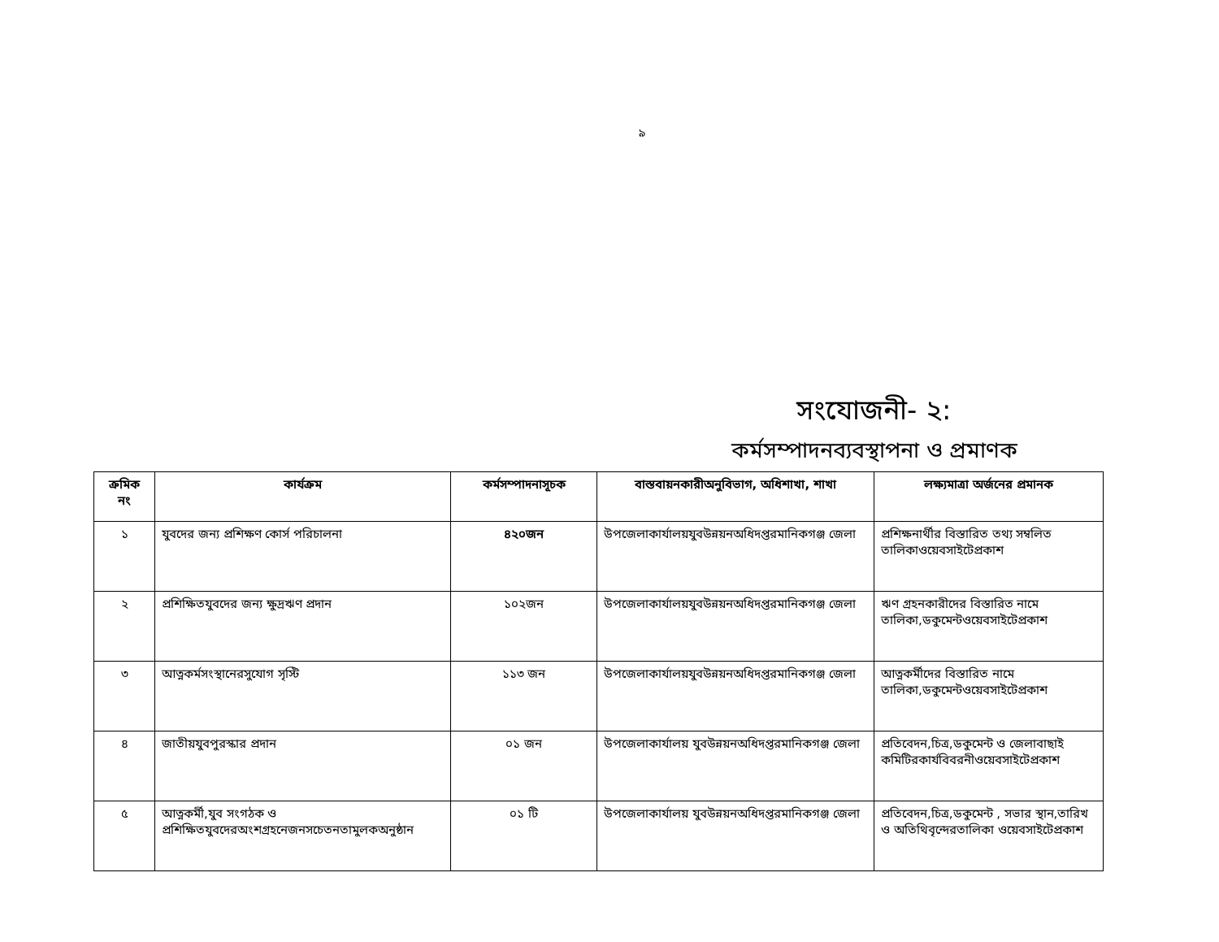৯
সংযোজনী- ২:
কর্মসম্পাদনব্যবস্থাপনা ও প্রমাণক
| ক্রমিক নং | কার্যক্রম | কর্মসম্পাদনাসূচক | বাস্তবায়নকারীঅনুবিভাগ, অধিশাখা, শাখা | লক্ষ্যমাত্রা অর্জনের প্রমানক |
| --- | --- | --- | --- | --- |
| ১ | যুবদের জন্য প্রশিক্ষণ কোর্স পরিচালনা | ৪২০জন | উপজেলাকার্যালয়যুবউন্নয়নঅধিদপ্তরমানিকগঞ্জ জেলা | প্রশিক্ষনার্থীর বিস্তারিত তথ্য সম্বলিত তালিকাওয়েবসাইটেপ্রকাশ |
| ২ | প্রশিক্ষিতযুবদের জন্য ক্ষুদ্রঋণ প্রদান | ১০২জন | উপজেলাকার্যালয়যুবউন্নয়নঅধিদপ্তরমানিকগঞ্জ জেলা | ঋণ গ্রহনকারীদের বিস্তারিত নামে তালিকা,ডকুমেন্টওয়েবসাইটেপ্রকাশ |
| ৩ | আত্নকর্মসংস্থানেরসুযোগ সৃস্টি | ১১৩ জন | উপজেলাকার্যালয়যুবউন্নয়নঅধিদপ্তরমানিকগঞ্জ জেলা | আত্নকর্মীদের বিস্তারিত নামে তালিকা,ডকুমেন্টওয়েবসাইটেপ্রকাশ |
| ৪ | জাতীয়যুবপুরস্কার প্রদান | ০১ জন | উপজেলাকার্যালয় যুবউন্নয়নঅধিদপ্তরমানিকগঞ্জ জেলা | প্রতিবেদন,চিত্র,ডকুমেন্ট ও জেলাবাছাই কমিটিরকার্যবিবরনীওয়েবসাইটেপ্রকাশ |
| ৫ | আত্নকর্মী,যুব সংগঠক ও প্রশিক্ষিতযুবদেরঅংশগ্রহনেজনসচেতনতামুলকঅনুষ্ঠান | ০১ টি | উপজেলাকার্যালয় যুবউন্নয়নঅধিদপ্তরমানিকগঞ্জ জেলা | প্রতিবেদন,চিত্র,ডকুমেন্ট , সভার স্থান,তারিখ ও অতিথিবৃন্দেরতালিকা ওয়েবসাইটেপ্রকাশ |